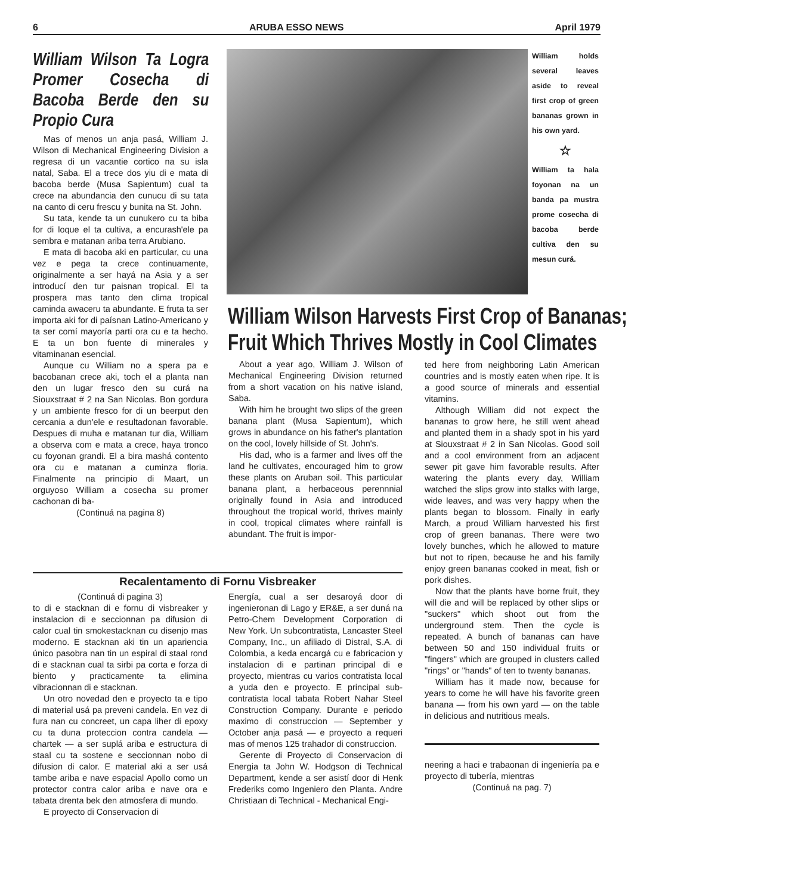6 ARUBA ESSO NEWS April 1979
William Wilson Ta Logra Promer Cosecha di Bacoba Berde den su Propio Cura
Mas of menos un anja pasá, William J. Wilson di Mechanical Engineering Division a regresa di un vacantie cortico na su isla natal, Saba. El a trece dos yiu di e mata di bacoba berde (Musa Sapientum) cual ta crece na abundancia den cunucu di su tata na canto di ceru frescu y bunita na St. John.
Su tata, kende ta un cunukero cu ta biba for di loque el ta cultiva, a encurash'ele pa sembra e matanan ariba terra Arubiano.
E mata di bacoba aki en particular, cu una vez e pega ta crece continuamente, originalmente a ser hayá na Asia y a ser introducí den tur paisnan tropical. El ta prospera mas tanto den clima tropical caminda awaceru ta abundante. E fruta ta ser importa aki for di paísnan Latino-Americano y ta ser comí mayoría parti ora cu e ta hecho. E ta un bon fuente di minerales y vitaminanan esencial.
Aunque cu William no a spera pa e bacobanan crece aki, toch el a planta nan den un lugar fresco den su curá na Siouxstraat # 2 na San Nicolas. Bon gordura y un ambiente fresco for di un beerput den cercania a dun'ele e resultadonan favorable. Despues di muha e matanan tur dia, William a observa com e mata a crece, haya tronco cu foyonan grandi. El a bira mashá contento ora cu e matanan a cuminza floria. Finalmente na principio di Maart, un orguyoso William a cosecha su promer cachonan di ba-
(Continuá na pagina 8)
William holds several leaves aside to reveal first crop of green bananas grown in his own yard.
☆
William ta hala foyonan na un banda pa mustra prome cosecha di bacoba berde cultiva den su mesun curá.
William Wilson Harvests First Crop of Bananas;
Fruit Which Thrives Mostly in Cool Climates
About a year ago, William J. Wilson of Mechanical Engineering Division returned from a short vacation on his native island, Saba.
With him he brought two slips of the green banana plant (Musa Sapientum), which grows in abundance on his father's plantation on the cool, lovely hillside of St. John's.
His dad, who is a farmer and lives off the land he cultivates, encouraged him to grow these plants on Aruban soil. This particular banana plant, a herbaceous perennnial originally found in Asia and introduced throughout the tropical world, thrives mainly in cool, tropical climates where rainfall is abundant. The fruit is impor-
ted here from neighboring Latin American countries and is mostly eaten when ripe. It is a good source of minerals and essential vitamins.
Although William did not expect the bananas to grow here, he still went ahead and planted them in a shady spot in his yard at Siouxstraat # 2 in San Nicolas. Good soil and a cool environment from an adjacent sewer pit gave him favorable results. After watering the plants every day, William watched the slips grow into stalks with large, wide leaves, and was very happy when the plants began to blossom. Finally in early March, a proud William harvested his first crop of green bananas. There were two lovely bunches, which he allowed to mature but not to ripen, because he and his family enjoy green bananas cooked in meat, fish or pork dishes.
Now that the plants have borne fruit, they will die and will be replaced by other slips or "suckers" which shoot out from the underground stem. Then the cycle is repeated. A bunch of bananas can have between 50 and 150 individual fruits or "fingers" which are grouped in clusters called "rings" or "hands" of ten to twenty bananas.
William has it made now, because for years to come he will have his favorite green banana — from his own yard — on the table in delicious and nutritious meals.
neering a haci e trabaonan di ingeniería pa e proyecto di tubería, mientras
(Continuá na pag. 7)
Recalentamento di Fornu Visbreaker
(Continuá di pagina 3)
to di e stacknan di e fornu di visbreaker y instalacion di e seccionnan pa difusion di calor cual tin smokestacknan cu disenjo mas moderno. E stacknan aki tin un apariencia único pasobra nan tin un espiral di staal rond di e stacknan cual ta sirbi pa corta e forza di biento y practicamente ta elimina vibracionnan di e stacknan.
Un otro novedad den e proyecto ta e tipo di material usá pa preveni candela. En vez di fura nan cu concreet, un capa liher di epoxy cu ta duna proteccion contra candela — chartek — a ser suplá ariba e estructura di staal cu ta sostene e seccionnan nobo di difusion di calor. E material aki a ser usá tambe ariba e nave espacial Apollo como un protector contra calor ariba e nave ora e tabata drenta bek den atmosfera di mundo.
E proyecto di Conservacion di
Energía, cual a ser desaroyá door di ingenieronan di Lago y ER&E, a ser duná na Petro-Chem Development Corporation di New York. Un subcontratista, Lancaster Steel Company, Inc., un afiliado di Distral, S.A. di Colombia, a keda encargá cu e fabricacion y instalacion di e partinan principal di e proyecto, mientras cu varios contratista local a yuda den e proyecto. E principal sub-contratista local tabata Robert Nahar Steel Construction Company. Durante e periodo maximo di construccion — September y October anja pasá — e proyecto a requeri mas of menos 125 trahador di construccion.
Gerente di Proyecto di Conservacion di Energia ta John W. Hodgson di Technical Department, kende a ser asistí door di Henk Frederiks como Ingeniero den Planta. Andre Christiaan di Technical - Mechanical Engi-